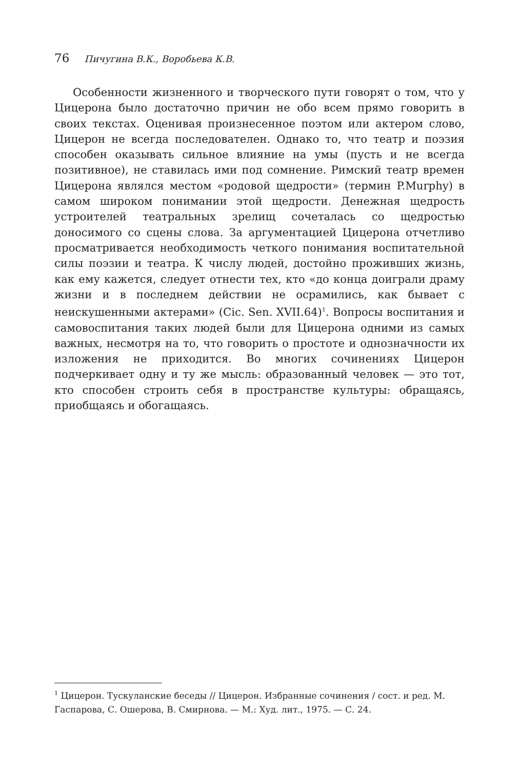76 Пичугина В.К., Воробьева К.В.
Особенности жизненного и творческого пути говорят о том, что у Цицерона было достаточно причин не обо всем прямо говорить в своих текстах. Оценивая произнесенное поэтом или актером слово, Цицерон не всегда последователен. Однако то, что театр и поэзия способен оказывать сильное влияние на умы (пусть и не всегда позитивное), не ставилась ими под сомнение. Римский театр времен Цицерона являлся местом «родовой щедрости» (термин P.Murphy) в самом широком понимании этой щедрости. Денежная щедрость устроителей театральных зрелищ сочеталась со щедростью доносимого со сцены слова. За аргументацией Цицерона отчетливо просматривается необходимость четкого понимания воспитательной силы поэзии и театра. К числу людей, достойно проживших жизнь, как ему кажется, следует отнести тех, кто «до конца доиграли драму жизни и в последнем действии не осрамились, как бывает с неискушенными актерами» (Cic. Sen. XVII.64)<sup>1</sup>. Вопросы воспитания и самовоспитания таких людей были для Цицерона одними из самых важных, несмотря на то, что говорить о простоте и однозначности их изложения не приходится. Во многих сочинениях Цицерон подчеркивает одну и ту же мысль: образованный человек — это тот, кто способен строить себя в пространстве культуры: обращаясь, приобщаясь и обогащаясь.
<sup>1</sup> Цицерон. Тускуланские беседы // Цицерон. Избранные сочинения / сост. и ред. М. Гаспарова, С. Ошерова, В. Смирнова. — М.: Худ. лит., 1975. — С. 24.